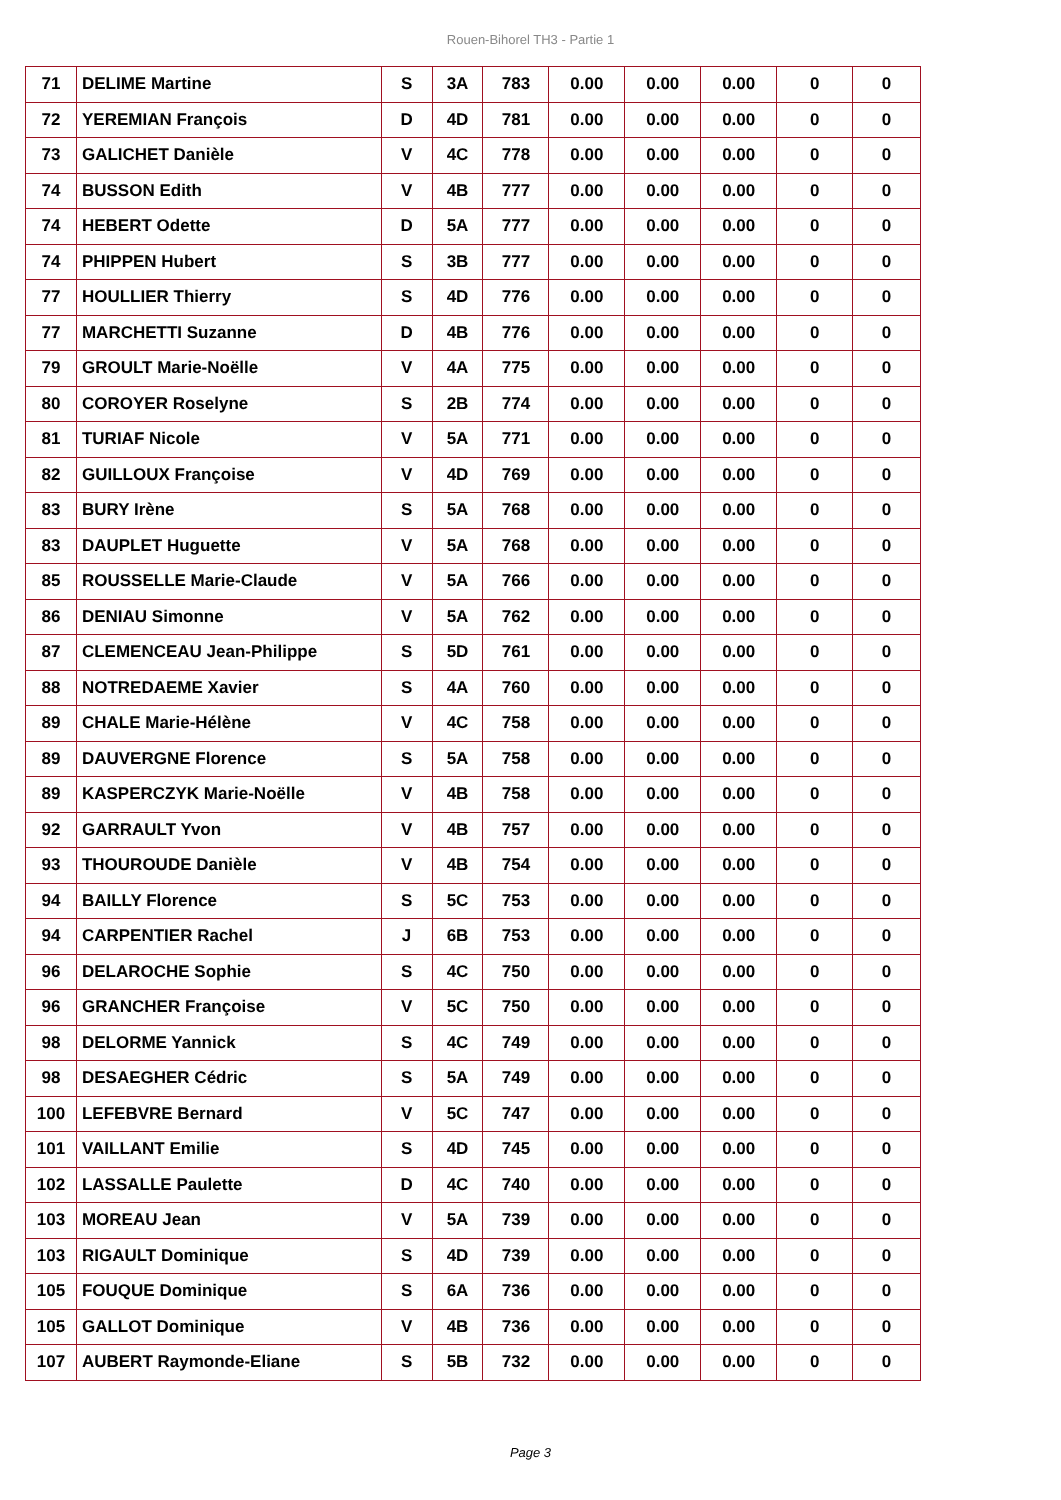Rouen-Bihorel TH3 - Partie 1
| 71 | DELIME Martine | S | 3A | 783 | 0.00 | 0.00 | 0.00 | 0 | 0 |
| 72 | YEREMIAN François | D | 4D | 781 | 0.00 | 0.00 | 0.00 | 0 | 0 |
| 73 | GALICHET Danièle | V | 4C | 778 | 0.00 | 0.00 | 0.00 | 0 | 0 |
| 74 | BUSSON Edith | V | 4B | 777 | 0.00 | 0.00 | 0.00 | 0 | 0 |
| 74 | HEBERT Odette | D | 5A | 777 | 0.00 | 0.00 | 0.00 | 0 | 0 |
| 74 | PHIPPEN Hubert | S | 3B | 777 | 0.00 | 0.00 | 0.00 | 0 | 0 |
| 77 | HOULLIER Thierry | S | 4D | 776 | 0.00 | 0.00 | 0.00 | 0 | 0 |
| 77 | MARCHETTI Suzanne | D | 4B | 776 | 0.00 | 0.00 | 0.00 | 0 | 0 |
| 79 | GROULT Marie-Noëlle | V | 4A | 775 | 0.00 | 0.00 | 0.00 | 0 | 0 |
| 80 | COROYER Roselyne | S | 2B | 774 | 0.00 | 0.00 | 0.00 | 0 | 0 |
| 81 | TURIAF Nicole | V | 5A | 771 | 0.00 | 0.00 | 0.00 | 0 | 0 |
| 82 | GUILLOUX Françoise | V | 4D | 769 | 0.00 | 0.00 | 0.00 | 0 | 0 |
| 83 | BURY Irène | S | 5A | 768 | 0.00 | 0.00 | 0.00 | 0 | 0 |
| 83 | DAUPLET Huguette | V | 5A | 768 | 0.00 | 0.00 | 0.00 | 0 | 0 |
| 85 | ROUSSELLE Marie-Claude | V | 5A | 766 | 0.00 | 0.00 | 0.00 | 0 | 0 |
| 86 | DENIAU Simonne | V | 5A | 762 | 0.00 | 0.00 | 0.00 | 0 | 0 |
| 87 | CLEMENCEAU Jean-Philippe | S | 5D | 761 | 0.00 | 0.00 | 0.00 | 0 | 0 |
| 88 | NOTREDAEME Xavier | S | 4A | 760 | 0.00 | 0.00 | 0.00 | 0 | 0 |
| 89 | CHALE Marie-Hélène | V | 4C | 758 | 0.00 | 0.00 | 0.00 | 0 | 0 |
| 89 | DAUVERGNE Florence | S | 5A | 758 | 0.00 | 0.00 | 0.00 | 0 | 0 |
| 89 | KASPERCZYK Marie-Noëlle | V | 4B | 758 | 0.00 | 0.00 | 0.00 | 0 | 0 |
| 92 | GARRAULT Yvon | V | 4B | 757 | 0.00 | 0.00 | 0.00 | 0 | 0 |
| 93 | THOUROUDE Danièle | V | 4B | 754 | 0.00 | 0.00 | 0.00 | 0 | 0 |
| 94 | BAILLY Florence | S | 5C | 753 | 0.00 | 0.00 | 0.00 | 0 | 0 |
| 94 | CARPENTIER Rachel | J | 6B | 753 | 0.00 | 0.00 | 0.00 | 0 | 0 |
| 96 | DELAROCHE Sophie | S | 4C | 750 | 0.00 | 0.00 | 0.00 | 0 | 0 |
| 96 | GRANCHER Françoise | V | 5C | 750 | 0.00 | 0.00 | 0.00 | 0 | 0 |
| 98 | DELORME Yannick | S | 4C | 749 | 0.00 | 0.00 | 0.00 | 0 | 0 |
| 98 | DESAEGHER Cédric | S | 5A | 749 | 0.00 | 0.00 | 0.00 | 0 | 0 |
| 100 | LEFEBVRE Bernard | V | 5C | 747 | 0.00 | 0.00 | 0.00 | 0 | 0 |
| 101 | VAILLANT Emilie | S | 4D | 745 | 0.00 | 0.00 | 0.00 | 0 | 0 |
| 102 | LASSALLE Paulette | D | 4C | 740 | 0.00 | 0.00 | 0.00 | 0 | 0 |
| 103 | MOREAU Jean | V | 5A | 739 | 0.00 | 0.00 | 0.00 | 0 | 0 |
| 103 | RIGAULT Dominique | S | 4D | 739 | 0.00 | 0.00 | 0.00 | 0 | 0 |
| 105 | FOUQUE Dominique | S | 6A | 736 | 0.00 | 0.00 | 0.00 | 0 | 0 |
| 105 | GALLOT Dominique | V | 4B | 736 | 0.00 | 0.00 | 0.00 | 0 | 0 |
| 107 | AUBERT Raymonde-Eliane | S | 5B | 732 | 0.00 | 0.00 | 0.00 | 0 | 0 |
Page 3